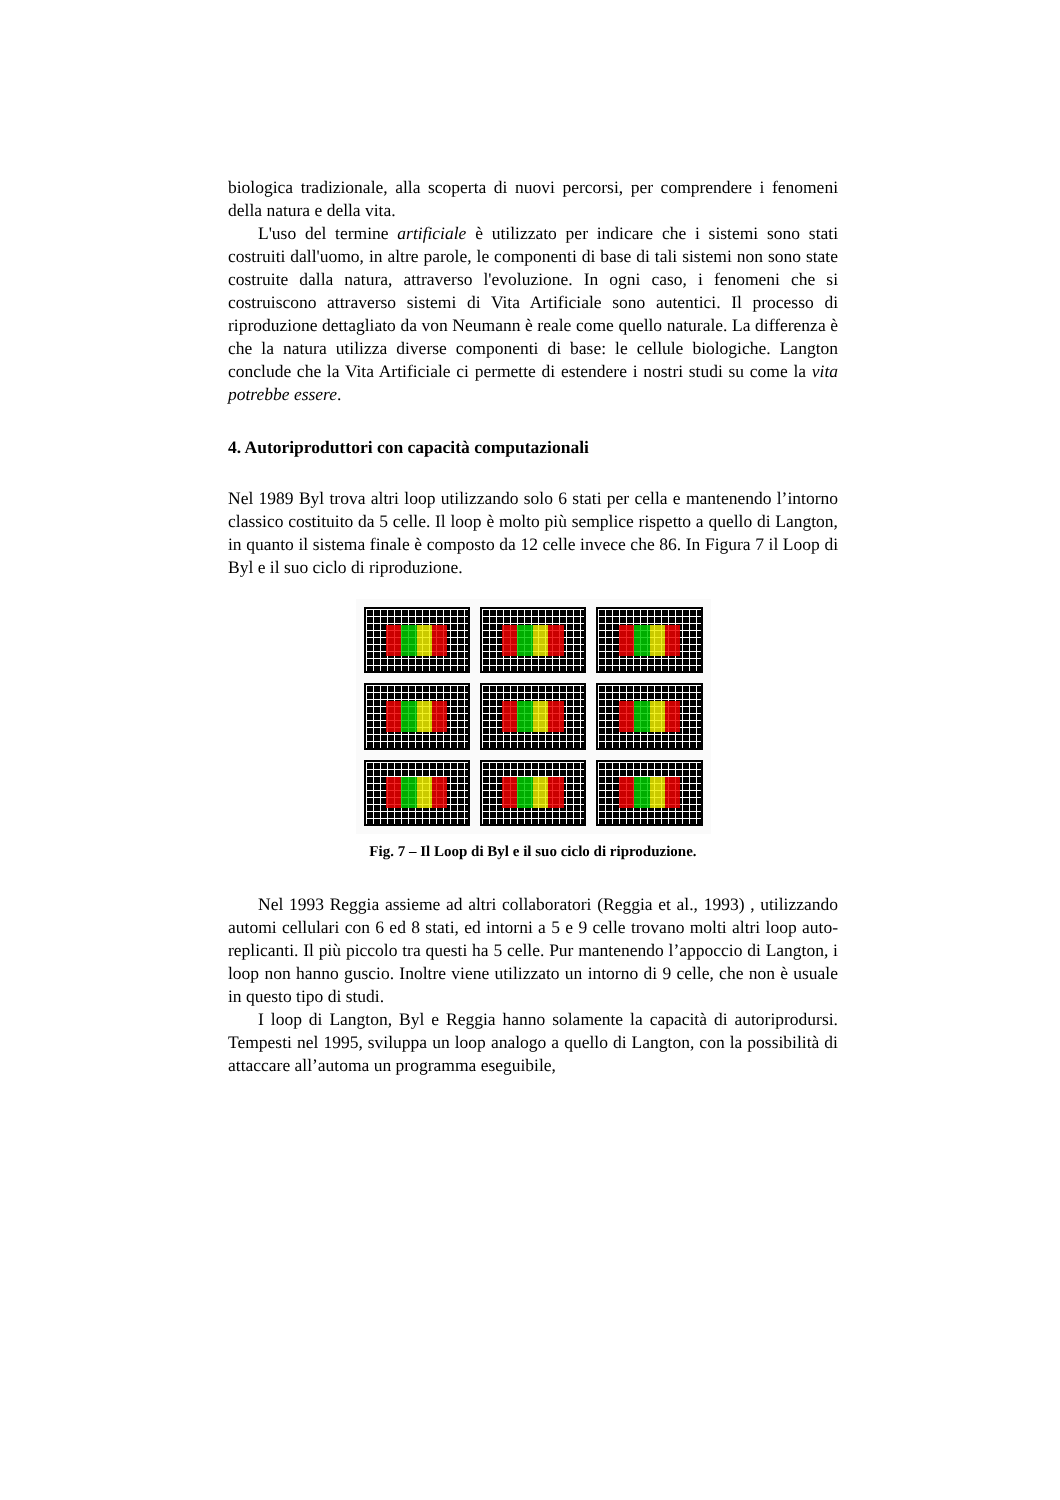biologica tradizionale, alla scoperta di nuovi percorsi, per comprendere i fenomeni della natura e della vita.
L'uso del termine artificiale è utilizzato per indicare che i sistemi sono stati costruiti dall'uomo, in altre parole, le componenti di base di tali sistemi non sono state costruite dalla natura, attraverso l'evoluzione. In ogni caso, i fenomeni che si costruiscono attraverso sistemi di Vita Artificiale sono autentici. Il processo di riproduzione dettagliato da von Neumann è reale come quello naturale. La differenza è che la natura utilizza diverse componenti di base: le cellule biologiche. Langton conclude che la Vita Artificiale ci permette di estendere i nostri studi su come la vita potrebbe essere.
4. Autoriproduttori con capacità computazionali
Nel 1989 Byl trova altri loop utilizzando solo 6 stati per cella e mantenendo l’intorno classico costituito da 5 celle. Il loop è molto più semplice rispetto a quello di Langton, in quanto il sistema finale è composto da 12 celle invece che 86. In Figura 7 il Loop di Byl e il suo ciclo di riproduzione.
Fig. 7 – Il Loop di Byl e il suo ciclo di riproduzione.
Nel 1993 Reggia assieme ad altri collaboratori (Reggia et al., 1993) , utilizzando automi cellulari con 6 ed 8 stati, ed intorni a 5 e 9 celle trovano molti altri loop auto-replicanti. Il più piccolo tra questi ha 5 celle. Pur mantenendo l’appoccio di Langton, i loop non hanno guscio. Inoltre viene utilizzato un intorno di 9 celle, che non è usuale in questo tipo di studi.
I loop di Langton, Byl e Reggia hanno solamente la capacità di autoriprodursi. Tempesti nel 1995, sviluppa un loop analogo a quello di Langton, con la possibilità di attaccare all’automa un programma eseguibile,